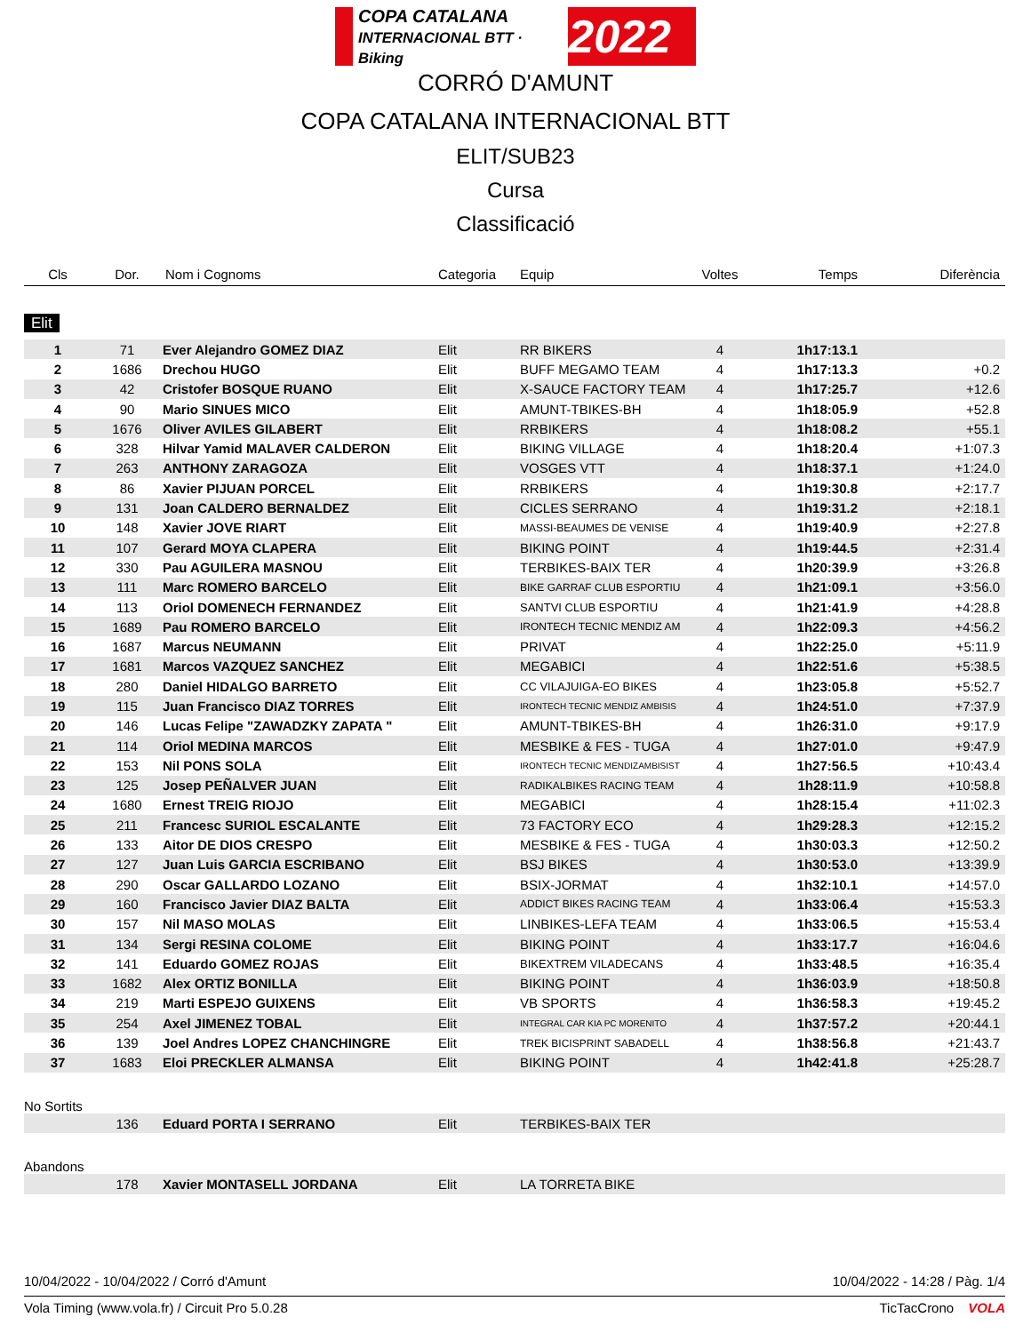COPA CATALANA
INTERNACIONAL BTT · Biking 2022
CORRÓ D'AMUNT
COPA CATALANA INTERNACIONAL BTT
ELIT/SUB23
Cursa
Classificació
| Cls | Dor. | Nom i Cognoms | Categoria | Equip | Voltes | Temps | Diferència |
| --- | --- | --- | --- | --- | --- | --- | --- |
| Elit | | | | | | | |
| 1 | 71 | Ever Alejandro GOMEZ DIAZ | Elit | RR BIKERS | 4 | 1h17:13.1 | |
| 2 | 1686 | Drechou HUGO | Elit | BUFF MEGAMO TEAM | 4 | 1h17:13.3 | +0.2 |
| 3 | 42 | Cristofer BOSQUE RUANO | Elit | X-SAUCE FACTORY TEAM | 4 | 1h17:25.7 | +12.6 |
| 4 | 90 | Mario SINUES MICO | Elit | AMUNT-TBIKES-BH | 4 | 1h18:05.9 | +52.8 |
| 5 | 1676 | Oliver AVILES GILABERT | Elit | RRBIKERS | 4 | 1h18:08.2 | +55.1 |
| 6 | 328 | Hilvar Yamid MALAVER CALDERON | Elit | BIKING VILLAGE | 4 | 1h18:20.4 | +1:07.3 |
| 7 | 263 | ANTHONY ZARAGOZA | Elit | VOSGES VTT | 4 | 1h18:37.1 | +1:24.0 |
| 8 | 86 | Xavier PIJUAN PORCEL | Elit | RRBIKERS | 4 | 1h19:30.8 | +2:17.7 |
| 9 | 131 | Joan CALDERO BERNALDEZ | Elit | CICLES SERRANO | 4 | 1h19:31.2 | +2:18.1 |
| 10 | 148 | Xavier JOVE RIART | Elit | MASSI-BEAUMES DE VENISE | 4 | 1h19:40.9 | +2:27.8 |
| 11 | 107 | Gerard MOYA CLAPERA | Elit | BIKING POINT | 4 | 1h19:44.5 | +2:31.4 |
| 12 | 330 | Pau AGUILERA MASNOU | Elit | TERBIKES-BAIX TER | 4 | 1h20:39.9 | +3:26.8 |
| 13 | 111 | Marc ROMERO BARCELO | Elit | BIKE GARRAF CLUB ESPORTIU | 4 | 1h21:09.1 | +3:56.0 |
| 14 | 113 | Oriol DOMENECH FERNANDEZ | Elit | SANTVI CLUB ESPORTIU | 4 | 1h21:41.9 | +4:28.8 |
| 15 | 1689 | Pau ROMERO BARCELO | Elit | IRONTECH TECNIC MENDIZ AM | 4 | 1h22:09.3 | +4:56.2 |
| 16 | 1687 | Marcus NEUMANN | Elit | PRIVAT | 4 | 1h22:25.0 | +5:11.9 |
| 17 | 1681 | Marcos VAZQUEZ SANCHEZ | Elit | MEGABICI | 4 | 1h22:51.6 | +5:38.5 |
| 18 | 280 | Daniel HIDALGO BARRETO | Elit | CC VILAJUIGA-EO BIKES | 4 | 1h23:05.8 | +5:52.7 |
| 19 | 115 | Juan Francisco DIAZ TORRES | Elit | IRONTECH TECNIC MENDIZ AMBISIS | 4 | 1h24:51.0 | +7:37.9 |
| 20 | 146 | Lucas Felipe "ZAWADZKY ZAPATA " | Elit | AMUNT-TBIKES-BH | 4 | 1h26:31.0 | +9:17.9 |
| 21 | 114 | Oriol MEDINA MARCOS | Elit | MESBIKE & FES - TUGA | 4 | 1h27:01.0 | +9:47.9 |
| 22 | 153 | Nil PONS SOLA | Elit | IRONTECH TECNIC MENDIZAMBISIST | 4 | 1h27:56.5 | +10:43.4 |
| 23 | 125 | Josep PEÑALVER JUAN | Elit | RADIKALBIKES RACING TEAM | 4 | 1h28:11.9 | +10:58.8 |
| 24 | 1680 | Ernest TREIG RIOJO | Elit | MEGABICI | 4 | 1h28:15.4 | +11:02.3 |
| 25 | 211 | Francesc SURIOL ESCALANTE | Elit | 73 FACTORY ECO | 4 | 1h29:28.3 | +12:15.2 |
| 26 | 133 | Aitor DE DIOS CRESPO | Elit | MESBIKE & FES - TUGA | 4 | 1h30:03.3 | +12:50.2 |
| 27 | 127 | Juan Luis GARCIA ESCRIBANO | Elit | BSJ BIKES | 4 | 1h30:53.0 | +13:39.9 |
| 28 | 290 | Oscar GALLARDO LOZANO | Elit | BSIX-JORMAT | 4 | 1h32:10.1 | +14:57.0 |
| 29 | 160 | Francisco Javier DIAZ BALTA | Elit | ADDICT BIKES RACING TEAM | 4 | 1h33:06.4 | +15:53.3 |
| 30 | 157 | Nil MASO MOLAS | Elit | LINBIKES-LEFA TEAM | 4 | 1h33:06.5 | +15:53.4 |
| 31 | 134 | Sergi RESINA COLOME | Elit | BIKING POINT | 4 | 1h33:17.7 | +16:04.6 |
| 32 | 141 | Eduardo GOMEZ ROJAS | Elit | BIKEXTREM VILADECANS | 4 | 1h33:48.5 | +16:35.4 |
| 33 | 1682 | Alex ORTIZ BONILLA | Elit | BIKING POINT | 4 | 1h36:03.9 | +18:50.8 |
| 34 | 219 | Marti ESPEJO GUIXENS | Elit | VB SPORTS | 4 | 1h36:58.3 | +19:45.2 |
| 35 | 254 | Axel JIMENEZ TOBAL | Elit | INTEGRAL CAR KIA PC MORENITO | 4 | 1h37:57.2 | +20:44.1 |
| 36 | 139 | Joel Andres LOPEZ CHANCHINGRE | Elit | TREK BICISPRINT SABADELL | 4 | 1h38:56.8 | +21:43.7 |
| 37 | 1683 | Eloi PRECKLER ALMANSA | Elit | BIKING POINT | 4 | 1h42:41.8 | +25:28.7 |
| No Sortits | | | | | | | |
| | 136 | Eduard PORTA I SERRANO | Elit | TERBIKES-BAIX TER | | | |
| Abandons | | | | | | | |
| | 178 | Xavier MONTASELL JORDANA | Elit | LA TORRETA BIKE | | | |
10/04/2022 - 10/04/2022 / Corró d'Amunt 10/04/2022 - 14:28 / Pàg. 1/4
Vola Timing (www.vola.fr) / Circuit Pro 5.0.28 TicTacCrono VOLA